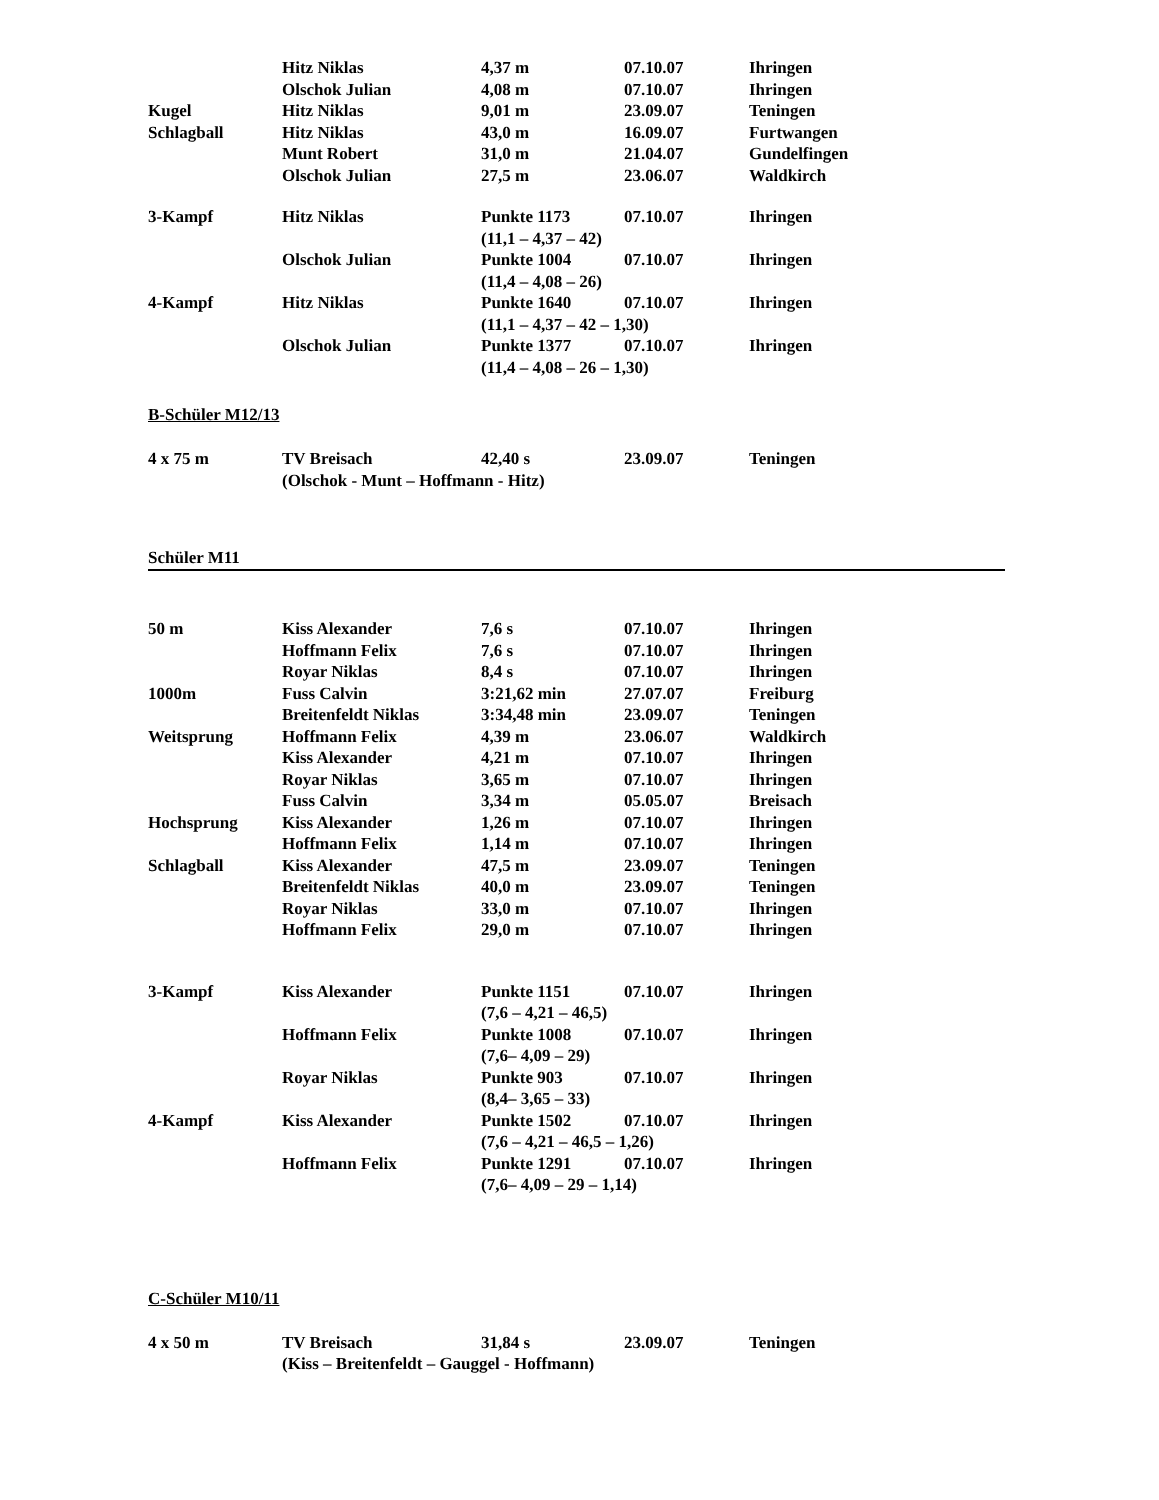| | Hitz Niklas | 4,37 m | 07.10.07 | Ihringen |
| | Olschok Julian | 4,08 m | 07.10.07 | Ihringen |
| Kugel | Hitz Niklas | 9,01 m | 23.09.07 | Teningen |
| Schlagball | Hitz Niklas | 43,0 m | 16.09.07 | Furtwangen |
| | Munt Robert | 31,0 m | 21.04.07 | Gundelfingen |
| | Olschok Julian | 27,5 m | 23.06.07 | Waldkirch |
| 3-Kampf | Hitz Niklas | Punkte 1173 | 07.10.07 | Ihringen |
| | | (11,1 – 4,37 – 42) | | |
| | Olschok Julian | Punkte 1004 | 07.10.07 | Ihringen |
| | | (11,4 – 4,08 – 26) | | |
| 4-Kampf | Hitz Niklas | Punkte 1640 | 07.10.07 | Ihringen |
| | | (11,1 – 4,37 – 42 – 1,30) | | |
| | Olschok Julian | Punkte 1377 | 07.10.07 | Ihringen |
| | | (11,4 – 4,08 – 26 – 1,30) | | |
B-Schüler M12/13
| 4 x 75 m | TV Breisach | 42,40 s | 23.09.07 | Teningen |
| | (Olschok - Munt – Hoffmann - Hitz) | | | |
Schüler M11
| 50 m | Kiss Alexander | 7,6 s | 07.10.07 | Ihringen |
| | Hoffmann Felix | 7,6 s | 07.10.07 | Ihringen |
| | Royar Niklas | 8,4 s | 07.10.07 | Ihringen |
| 1000m | Fuss Calvin | 3:21,62 min | 27.07.07 | Freiburg |
| | Breitenfeldt Niklas | 3:34,48 min | 23.09.07 | Teningen |
| Weitsprung | Hoffmann Felix | 4,39 m | 23.06.07 | Waldkirch |
| | Kiss Alexander | 4,21 m | 07.10.07 | Ihringen |
| | Royar Niklas | 3,65 m | 07.10.07 | Ihringen |
| | Fuss Calvin | 3,34 m | 05.05.07 | Breisach |
| Hochsprung | Kiss Alexander | 1,26 m | 07.10.07 | Ihringen |
| | Hoffmann Felix | 1,14 m | 07.10.07 | Ihringen |
| Schlagball | Kiss Alexander | 47,5 m | 23.09.07 | Teningen |
| | Breitenfeldt Niklas | 40,0 m | 23.09.07 | Teningen |
| | Royar Niklas | 33,0 m | 07.10.07 | Ihringen |
| | Hoffmann Felix | 29,0 m | 07.10.07 | Ihringen |
| 3-Kampf | Kiss Alexander | Punkte 1151 | 07.10.07 | Ihringen |
| | | (7,6 – 4,21 – 46,5) | | |
| | Hoffmann Felix | Punkte 1008 | 07.10.07 | Ihringen |
| | | (7,6– 4,09 – 29) | | |
| | Royar Niklas | Punkte 903 | 07.10.07 | Ihringen |
| | | (8,4– 3,65 – 33) | | |
| 4-Kampf | Kiss Alexander | Punkte 1502 | 07.10.07 | Ihringen |
| | | (7,6 – 4,21 – 46,5 – 1,26) | | |
| | Hoffmann Felix | Punkte 1291 | 07.10.07 | Ihringen |
| | | (7,6– 4,09 – 29 – 1,14) | | |
C-Schüler M10/11
| 4 x 50 m | TV Breisach | 31,84 s | 23.09.07 | Teningen |
| | (Kiss – Breitenfeldt – Gauggel - Hoffmann) | | | |